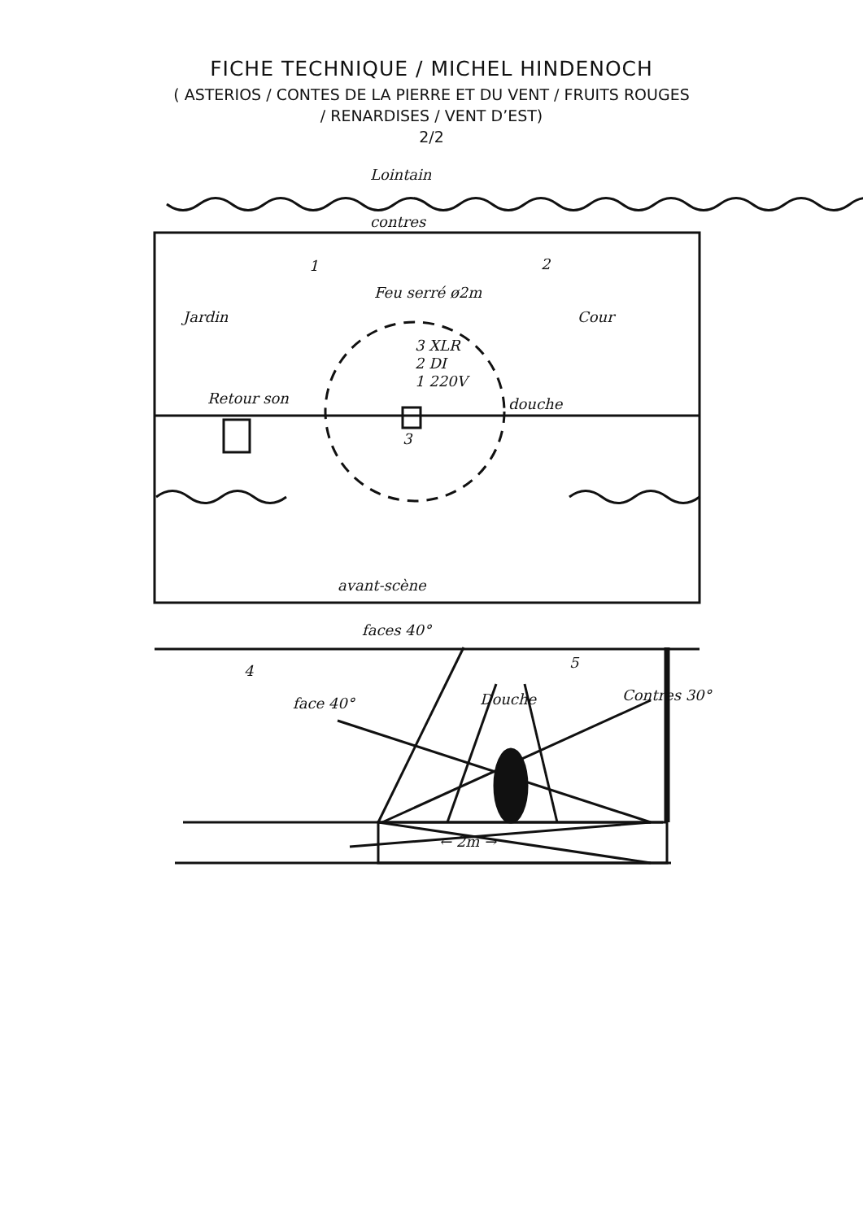FICHE TECHNIQUE / MICHEL HINDENOCH
( ASTERIOS / CONTES DE LA PIERRE ET DU VENT / FRUITS ROUGES
/ RENARDISES / VENT D’EST)
2/2
Lointain
contres
1
2
Feu serré ø2m
Jardin
Cour
3 XLR
2 DI
1 220V
Retour son
douche
3
avant-scène
faces 40°
4
5
face 40°
Douche
Contres 30°
← 2m →